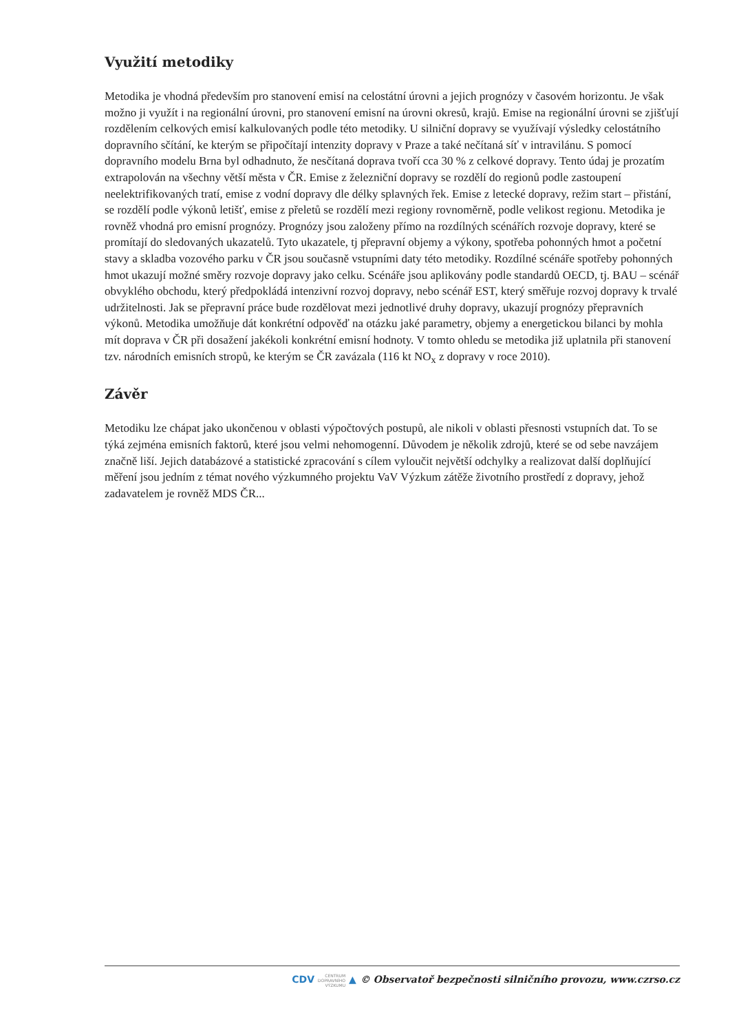Využití metodiky
Metodika je vhodná především pro stanovení emisí na celostátní úrovni a jejich prognózy v časovém horizontu. Je však možno ji využít i na regionální úrovni, pro stanovení emisní na úrovni okresů, krajů. Emise na regionální úrovni se zjišťují rozdělením celkových emisí kalkulovaných podle této metodiky. U silniční dopravy se využívají výsledky celostátního dopravního sčítání, ke kterým se připočítají intenzity dopravy v Praze a také nečítaná síť v intravilánu. S pomocí dopravního modelu Brna byl odhadnuto, že nesčítaná doprava tvoří cca 30 % z celkové dopravy. Tento údaj je prozatím extrapolován na všechny větší města v ČR. Emise z železniční dopravy se rozdělí do regionů podle zastoupení neelektrifikovaných tratí, emise z vodní dopravy dle délky splavných řek. Emise z letecké dopravy, režim start – přistání, se rozdělí podle výkonů letišť, emise z přeletů se rozdělí mezi regiony rovnoměrně, podle velikost regionu. Metodika je rovněž vhodná pro emisní prognózy. Prognózy jsou založeny přímo na rozdílných scénářích rozvoje dopravy, které se promítají do sledovaných ukazatelů. Tyto ukazatele, tj přepravní objemy a výkony, spotřeba pohonných hmot a početní stavy a skladba vozového parku v ČR jsou současně vstupními daty této metodiky. Rozdílné scénáře spotřeby pohonných hmot ukazují možné směry rozvoje dopravy jako celku. Scénáře jsou aplikovány podle standardů OECD, tj. BAU – scénář obvyklého obchodu, který předpokládá intenzivní rozvoj dopravy, nebo scénář EST, který směřuje rozvoj dopravy k trvalé udržitelnosti. Jak se přepravní práce bude rozdělovat mezi jednotlivé druhy dopravy, ukazují prognózy přepravních výkonů. Metodika umožňuje dát konkrétní odpověď na otázku jaké parametry, objemy a energetickou bilanci by mohla mít doprava v ČR při dosažení jakékoli konkrétní emisní hodnoty. V tomto ohledu se metodika již uplatnila při stanovení tzv. národních emisních stropů, ke kterým se ČR zavázala (116 kt NO<sub>x</sub> z dopravy v roce 2010).
Závěr
Metodiku lze chápat jako ukončenou v oblasti výpočtových postupů, ale nikoli v oblasti přesnosti vstupních dat. To se týká zejména emisních faktorů, které jsou velmi nehomogenní. Důvodem je několik zdrojů, které se od sebe navzájem značně liší. Jejich databázové a statistické zpracování s cílem vyloučit největší odchylky a realizovat další doplňující měření jsou jedním z témat nového výzkumného projektu VaV Výzkum zátěže životního prostředí z dopravy, jehož zadavatelem je rovněž MDS ČR...
CDV CENTRUM
DOPRAVNÍHO
VÝZKUMU ▲ © Observatoř bezpečnosti silničního provozu, www.czrso.cz